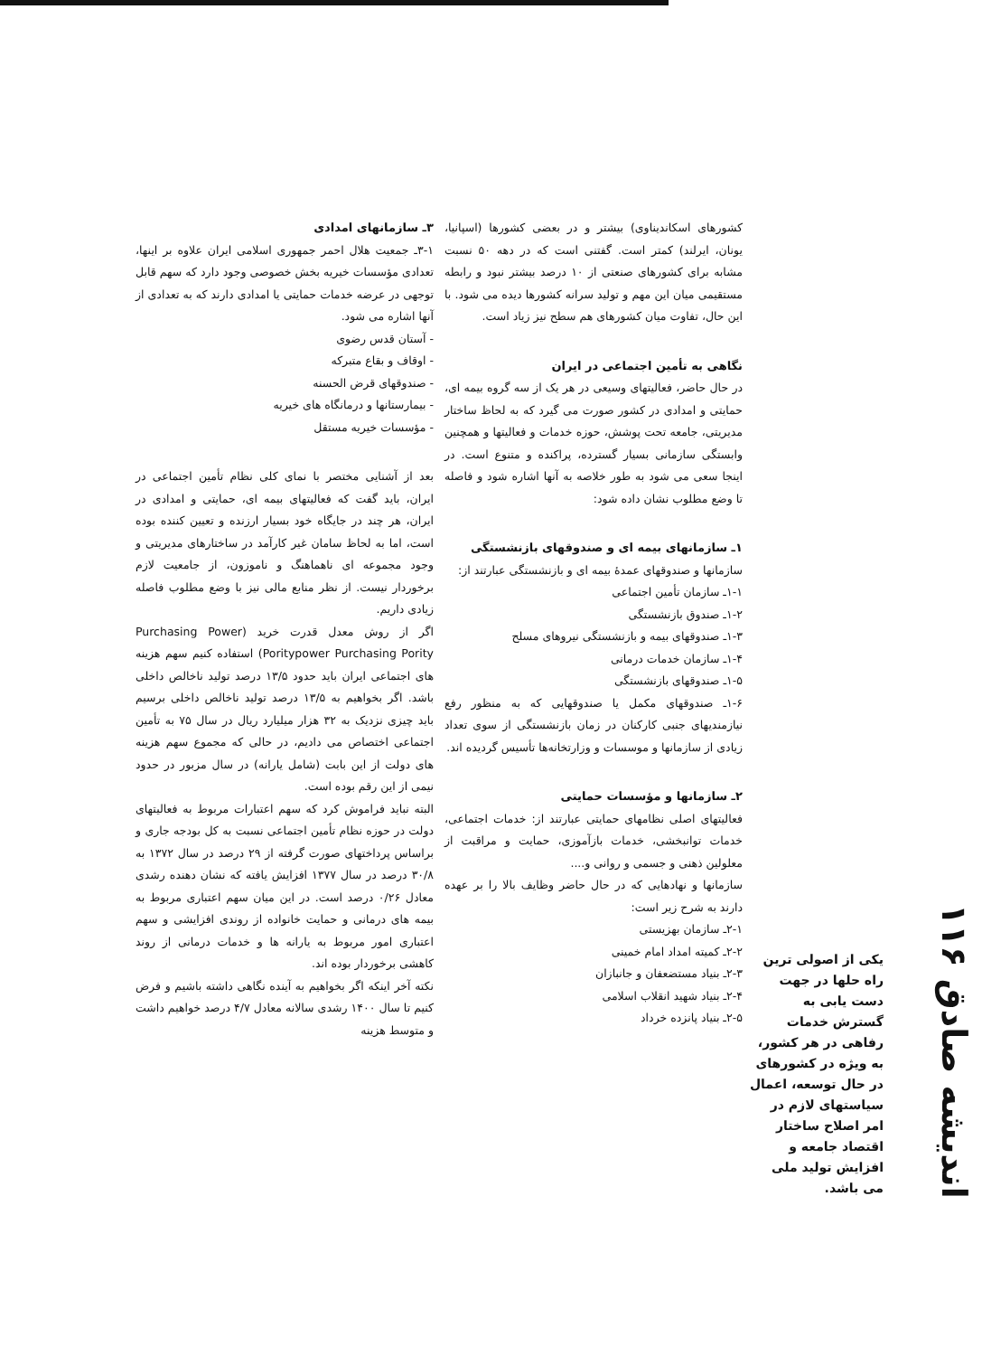اندیشه صادق ۱۱۶
یکی از اصولی ترین راه حلها در جهت دست یابی به گسترش خدمات رفاهی در هر کشور، به ویژه در کشورهای در حال توسعه، اعمال سیاستهای لازم در امر اصلاح ساختار اقتصاد جامعه و افزایش تولید ملی می باشد.
کشورهای اسکاندیناوی) بیشتر و در بعضی کشورها (اسپانیا، یونان، ایرلند) کمتر است. گفتنی است که در دهه ۵۰ نسبت مشابه برای کشورهای صنعتی از ۱۰ درصد بیشتر نبود و رابطه مستقیمی میان این مهم و تولید سرانه کشورها دیده می شود. با این حال، تفاوت میان کشورهای هم سطح نیز زیاد است.
نگاهی به تأمین اجتماعی در ایران
در حال حاضر، فعالیتهای وسیعی در هر یک از سه گروه بیمه ای، حمایتی و امدادی در کشور صورت می گیرد که به لحاظ ساختار مدیریتی، جامعه تحت پوشش، حوزه خدمات و فعالیتها و همچنین وابستگی سازمانی بسیار گسترده، پراکنده و متنوع است. در اینجا سعی می شود به طور خلاصه به آنها اشاره شود و فاصله تا وضع مطلوب نشان داده شود:
۱ـ سازمانهای بیمه ای و صندوقهای بازنشستگی
سازمانها و صندوقهای عمدهٔ بیمه ای و بازنشستگی عبارتند از:
۱-۱ـ سازمان تأمین اجتماعی
۱-۲ـ صندوق بازنشستگی
۱-۳ـ صندوقهای بیمه و بازنشستگی نیروهای مسلح
۱-۴ـ سازمان خدمات درمانی
۱-۵ـ صندوقهای بازنشستگی
۱-۶ـ صندوقهای مکمل یا صندوقهایی که به منظور رفع نیازمندیهای جنبی کارکنان در زمان بازنشستگی از سوی تعداد زیادی از سازمانها و موسسات و وزارتخانه‌ها تأسیس گردیده اند.
۲ـ سازمانها و مؤسسات حمایتی
فعالیتهای اصلی نظامهای حمایتی عبارتند از: خدمات اجتماعی، خدمات توانبخشی، خدمات بازآموزی، حمایت و مراقبت از معلولین ذهنی و جسمی و روانی و....
سازمانها و نهادهایی که در حال حاضر وظایف بالا را بر عهده دارند به شرح زیر است:
۲-۱ـ سازمان بهزیستی
۲-۲ـ کمیته امداد امام خمینی
۲-۳ـ بنیاد مستضعفان و جانبازان
۲-۴ـ بنیاد شهید انقلاب اسلامی
۲-۵ـ بنیاد پانزده خرداد
۳ـ سازمانهای امدادی
۳-۱ـ جمعیت هلال احمر جمهوری اسلامی ایران علاوه بر اینها، تعدادی مؤسسات خیریه بخش خصوصی وجود دارد که سهم قابل توجهی در عرضه خدمات حمایتی یا امدادی دارند که به تعدادی از آنها اشاره می شود.
- آستان قدس رضوی
- اوقاف و بقاع متبرکه
- صندوقهای قرض الحسنه
- بیمارستانها و درمانگاه های خیریه
- مؤسسات خیریه مستقل
بعد از آشنایی مختصر با نمای کلی نظام تأمین اجتماعی در ایران، باید گفت که فعالیتهای بیمه ای، حمایتی و امدادی در ایران، هر چند در جایگاه خود بسیار ارزنده و تعیین کننده بوده است، اما به لحاظ سامان غیر کارآمد در ساختارهای مدیریتی و وجود مجموعه ای ناهماهنگ و ناموزون، از جامعیت لازم برخوردار نیست. از نظر منابع مالی نیز با وضع مطلوب فاصله زیادی داریم.
اگر از روش معدل قدرت خرید (Purchasing Power Poritypower Purchasing Pority) استفاده کنیم سهم هزینه های اجتماعی ایران باید حدود ۱۳/۵ درصد تولید ناخالص داخلی باشد. اگر بخواهیم به ۱۳/۵ درصد تولید ناخالص داخلی برسیم باید چیزی نزدیک به ۳۲ هزار میلیارد ریال در سال ۷۵ به تأمین اجتماعی اختصاص می دادیم، در حالی که مجموع سهم هزینه های دولت از این بابت (شامل یارانه) در سال مزبور در حدود نیمی از این رقم بوده است.
البته نباید فراموش کرد که سهم اعتبارات مربوط به فعالیتهای دولت در حوزه نظام تأمین اجتماعی نسبت به کل بودجه جاری و براساس پرداختهای صورت گرفته از ۲۹ درصد در سال ۱۳۷۲ به ۳۰/۸ درصد در سال ۱۳۷۷ افزایش یافته که نشان دهنده رشدی معادل ۰/۲۶ درصد است. در این میان سهم اعتباری مربوط به بیمه های درمانی و حمایت خانواده از روندی افزایشی و سهم اعتباری امور مربوط به یارانه ها و خدمات درمانی از روند کاهشی برخوردار بوده اند.
نکته آخر اینکه اگر بخواهیم به آینده نگاهی داشته باشیم و فرض کنیم تا سال ۱۴۰۰ رشدی سالانه معادل ۴/۷ درصد خواهیم داشت و متوسط هزینه